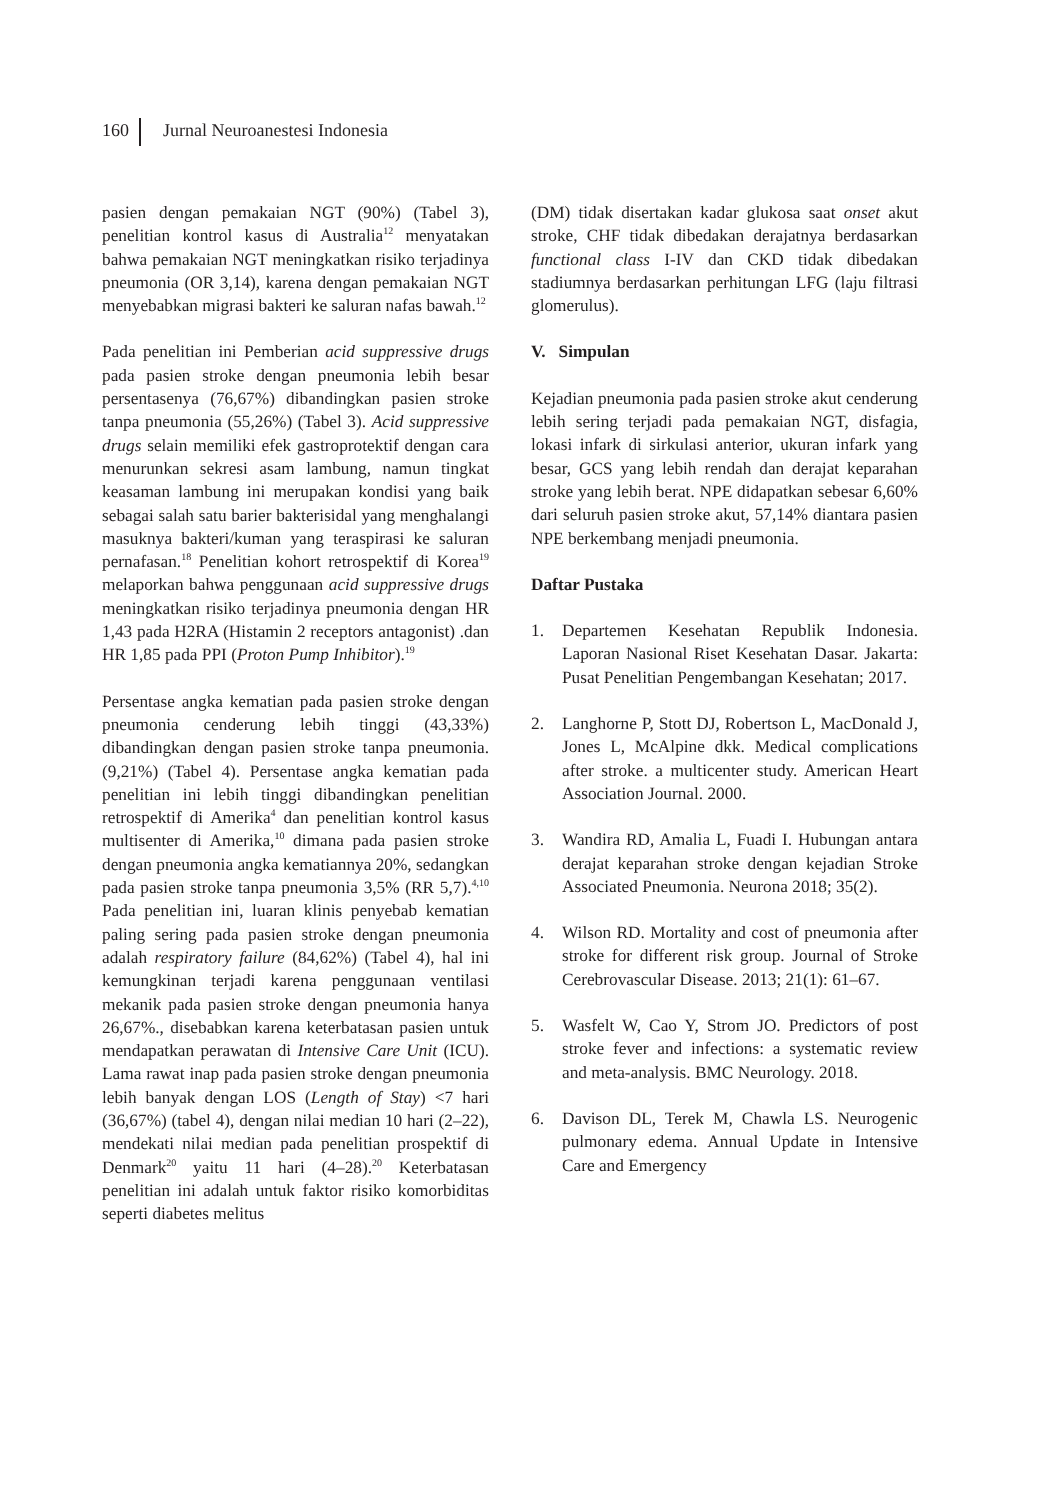160 Jurnal Neuroanestesi Indonesia
pasien dengan pemakaian NGT (90%) (Tabel 3), penelitian kontrol kasus di Australia<sup>12</sup> menyatakan bahwa pemakaian NGT meningkatkan risiko terjadinya pneumonia (OR 3,14), karena dengan pemakaian NGT menyebabkan migrasi bakteri ke saluran nafas bawah.<sup>12</sup>
Pada penelitian ini Pemberian acid suppressive drugs pada pasien stroke dengan pneumonia lebih besar persentasenya (76,67%) dibandingkan pasien stroke tanpa pneumonia (55,26%) (Tabel 3). Acid suppressive drugs selain memiliki efek gastroprotektif dengan cara menurunkan sekresi asam lambung, namun tingkat keasaman lambung ini merupakan kondisi yang baik sebagai salah satu barier bakterisidal yang menghalangi masuknya bakteri/kuman yang teraspirasi ke saluran pernafasan.<sup>18</sup> Penelitian kohort retrospektif di Korea<sup>19</sup> melaporkan bahwa penggunaan acid suppressive drugs meningkatkan risiko terjadinya pneumonia dengan HR 1,43 pada H2RA (Histamin 2 receptors antagonist) .dan HR 1,85 pada PPI (Proton Pump Inhibitor).<sup>19</sup>
Persentase angka kematian pada pasien stroke dengan pneumonia cenderung lebih tinggi (43,33%) dibandingkan dengan pasien stroke tanpa pneumonia.(9,21%) (Tabel 4). Persentase angka kematian pada penelitian ini lebih tinggi dibandingkan penelitian retrospektif di Amerika<sup>4</sup> dan penelitian kontrol kasus multisenter di Amerika,<sup>10</sup> dimana pada pasien stroke dengan pneumonia angka kematiannya 20%, sedangkan pada pasien stroke tanpa pneumonia 3,5% (RR 5,7).<sup>4,10</sup> Pada penelitian ini, luaran klinis penyebab kematian paling sering pada pasien stroke dengan pneumonia adalah respiratory failure (84,62%) (Tabel 4), hal ini kemungkinan terjadi karena penggunaan ventilasi mekanik pada pasien stroke dengan pneumonia hanya 26,67%., disebabkan karena keterbatasan pasien untuk mendapatkan perawatan di Intensive Care Unit (ICU). Lama rawat inap pada pasien stroke dengan pneumonia lebih banyak dengan LOS (Length of Stay) <7 hari (36,67%) (tabel 4), dengan nilai median 10 hari (2–22), mendekati nilai median pada penelitian prospektif di Denmark<sup>20</sup> yaitu 11 hari (4–28).<sup>20</sup> Keterbatasan penelitian ini adalah untuk faktor risiko komorbiditas seperti diabetes melitus
(DM) tidak disertakan kadar glukosa saat onset akut stroke, CHF tidak dibedakan derajatnya berdasarkan functional class I-IV dan CKD tidak dibedakan stadiumnya berdasarkan perhitungan LFG (laju filtrasi glomerulus).
V. Simpulan
Kejadian pneumonia pada pasien stroke akut cenderung lebih sering terjadi pada pemakaian NGT, disfagia, lokasi infark di sirkulasi anterior, ukuran infark yang besar, GCS yang lebih rendah dan derajat keparahan stroke yang lebih berat. NPE didapatkan sebesar 6,60% dari seluruh pasien stroke akut, 57,14% diantara pasien NPE berkembang menjadi pneumonia.
Daftar Pustaka
1. Departemen Kesehatan Republik Indonesia. Laporan Nasional Riset Kesehatan Dasar. Jakarta: Pusat Penelitian Pengembangan Kesehatan; 2017.
2. Langhorne P, Stott DJ, Robertson L, MacDonald J, Jones L, McAlpine dkk. Medical complications after stroke. a multicenter study. American Heart Association Journal. 2000.
3. Wandira RD, Amalia L, Fuadi I. Hubungan antara derajat keparahan stroke dengan kejadian Stroke Associated Pneumonia. Neurona 2018; 35(2).
4. Wilson RD. Mortality and cost of pneumonia after stroke for different risk group. Journal of Stroke Cerebrovascular Disease. 2013; 21(1): 61–67.
5. Wasfelt W, Cao Y, Strom JO. Predictors of post stroke fever and infections: a systematic review and meta-analysis. BMC Neurology. 2018.
6. Davison DL, Terek M, Chawla LS. Neurogenic pulmonary edema. Annual Update in Intensive Care and Emergency